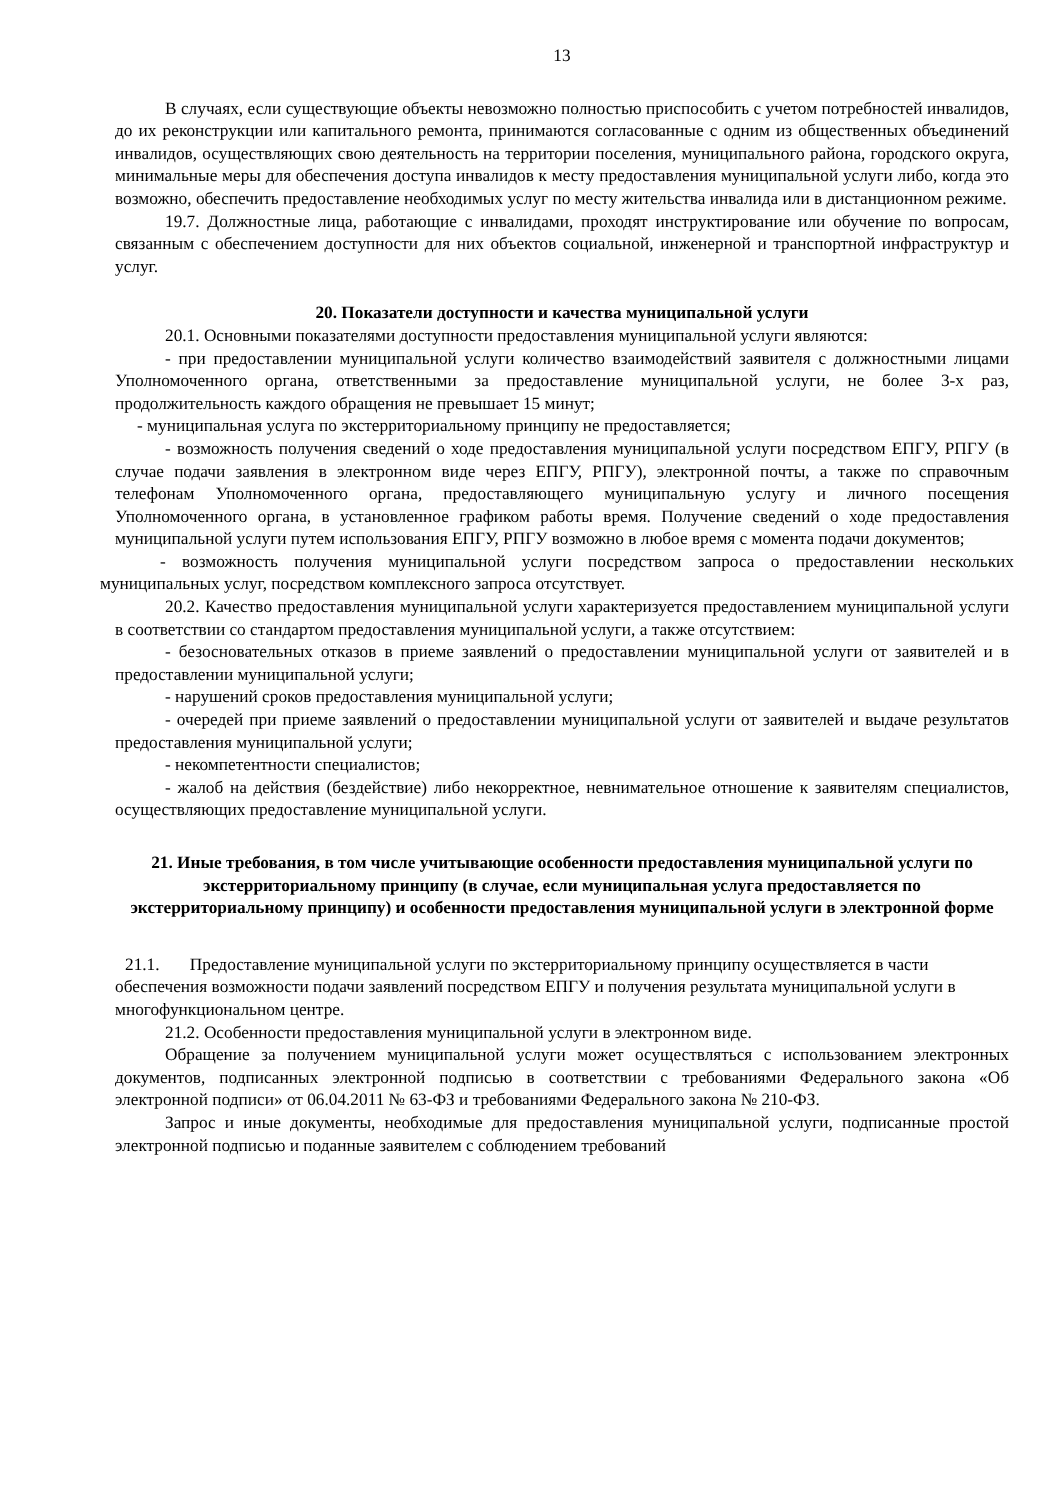13
В случаях, если существующие объекты невозможно полностью приспособить с учетом потребностей инвалидов, до их реконструкции или капитального ремонта, принимаются согласованные с одним из общественных объединений инвалидов, осуществляющих свою деятельность на территории поселения, муниципального района, городского округа, минимальные меры для обеспечения доступа инвалидов к месту предоставления муниципальной услуги либо, когда это возможно, обеспечить предоставление необходимых услуг по месту жительства инвалида или в дистанционном режиме.
19.7. Должностные лица, работающие с инвалидами, проходят инструктирование или обучение по вопросам, связанным с обеспечением доступности для них объектов социальной, инженерной и транспортной инфраструктур и услуг.
20. Показатели доступности и качества муниципальной услуги
20.1. Основными показателями доступности предоставления муниципальной услуги являются:
- при предоставлении муниципальной услуги количество взаимодействий заявителя с должностными лицами Уполномоченного органа, ответственными за предоставление муниципальной услуги, не более 3-х раз, продолжительность каждого обращения не превышает 15 минут;
- муниципальная услуга по экстерриториальному принципу не предоставляется;
- возможность получения сведений о ходе предоставления муниципальной услуги посредством ЕПГУ, РПГУ (в случае подачи заявления в электронном виде через ЕПГУ, РПГУ), электронной почты, а также по справочным телефонам Уполномоченного органа, предоставляющего муниципальную услугу и личного посещения Уполномоченного органа, в установленное графиком работы время. Получение сведений о ходе предоставления муниципальной услуги путем использования ЕПГУ, РПГУ возможно в любое время с момента подачи документов;
- возможность получения муниципальной услуги посредством запроса о предоставлении нескольких муниципальных услуг, посредством комплексного запроса отсутствует.
20.2. Качество предоставления муниципальной услуги характеризуется предоставлением муниципальной услуги в соответствии со стандартом предоставления муниципальной услуги, а также отсутствием:
- безосновательных отказов в приеме заявлений о предоставлении муниципальной услуги от заявителей и в предоставлении муниципальной услуги;
- нарушений сроков предоставления муниципальной услуги;
- очередей при приеме заявлений о предоставлении муниципальной услуги от заявителей и выдаче результатов предоставления муниципальной услуги;
- некомпетентности специалистов;
- жалоб на действия (бездействие) либо некорректное, невнимательное отношение к заявителям специалистов, осуществляющих предоставление муниципальной услуги.
21. Иные требования, в том числе учитывающие особенности предоставления муниципальной услуги по экстерриториальному принципу (в случае, если муниципальная услуга предоставляется по экстерриториальному принципу) и особенности предоставления муниципальной услуги в электронной форме
21.1. Предоставление муниципальной услуги по экстерриториальному принципу осуществляется в части обеспечения возможности подачи заявлений посредством ЕПГУ и получения результата муниципальной услуги в многофункциональном центре.
21.2. Особенности предоставления муниципальной услуги в электронном виде.
Обращение за получением муниципальной услуги может осуществляться с использованием электронных документов, подписанных электронной подписью в соответствии с требованиями Федерального закона «Об электронной подписи» от 06.04.2011 № 63-ФЗ и требованиями Федерального закона № 210-ФЗ.
Запрос и иные документы, необходимые для предоставления муниципальной услуги, подписанные простой электронной подписью и поданные заявителем с соблюдением требований